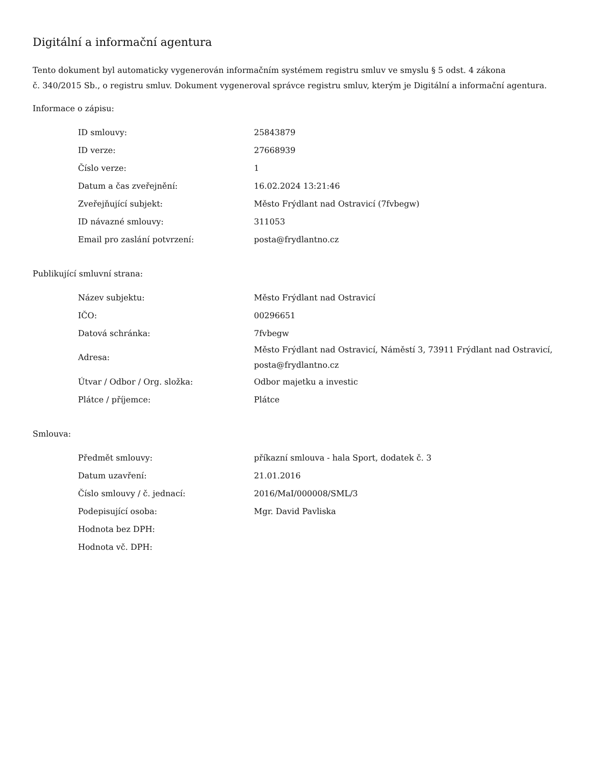Digitální a informační agentura
Tento dokument byl automaticky vygenerován informačním systémem registru smluv ve smyslu § 5 odst. 4 zákona
č. 340/2015 Sb., o registru smluv. Dokument vygeneroval správce registru smluv, kterým je Digitální a informační agentura.
Informace o zápisu:
| ID smlouvy: | 25843879 |
| ID verze: | 27668939 |
| Číslo verze: | 1 |
| Datum a čas zveřejnění: | 16.02.2024 13:21:46 |
| Zveřejňující subjekt: | Město Frýdlant nad Ostravicí (7fvbegw) |
| ID návazné smlouvy: | 311053 |
| Email pro zaslání potvrzení: | posta@frydlantno.cz |
Publikující smluvní strana:
| Název subjektu: | Město Frýdlant nad Ostravicí |
| IČO: | 00296651 |
| Datová schránka: | 7fvbegw |
| Adresa: | Město Frýdlant nad Ostravicí, Náměstí 3, 73911 Frýdlant nad Ostravicí, posta@frydlantno.cz |
| Útvar / Odbor / Org. složka: | Odbor majetku a investic |
| Plátce / příjemce: | Plátce |
Smlouva:
| Předmět smlouvy: | příkazní smlouva - hala Sport, dodatek č. 3 |
| Datum uzavření: | 21.01.2016 |
| Číslo smlouvy / č. jednací: | 2016/MaI/000008/SML/3 |
| Podepisující osoba: | Mgr. David Pavliska |
| Hodnota bez DPH: | |
| Hodnota vč. DPH: | |